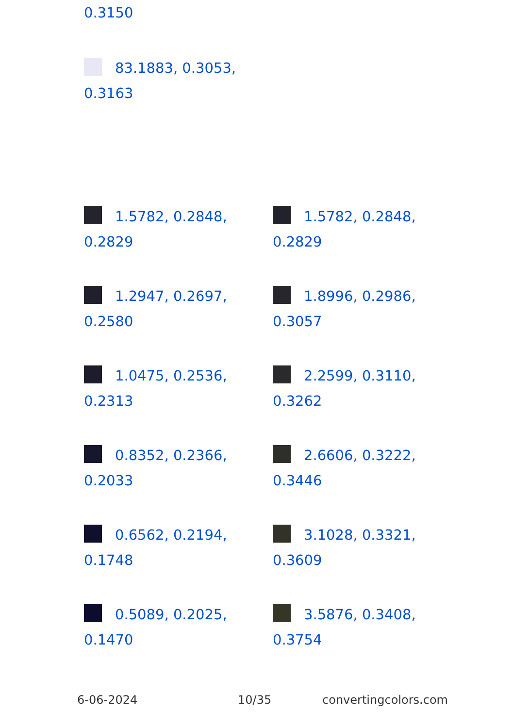0.3150
83.1883, 0.3053, 0.3163
1.5782, 0.2848, 0.2829
1.5782, 0.2848, 0.2829
1.2947, 0.2697, 0.2580
1.8996, 0.2986, 0.3057
1.0475, 0.2536, 0.2313
2.2599, 0.3110, 0.3262
0.8352, 0.2366, 0.2033
2.6606, 0.3222, 0.3446
0.6562, 0.2194, 0.1748
3.1028, 0.3321, 0.3609
0.5089, 0.2025, 0.1470
3.5876, 0.3408, 0.3754
6-06-2024 10/35 convertingcolors.com